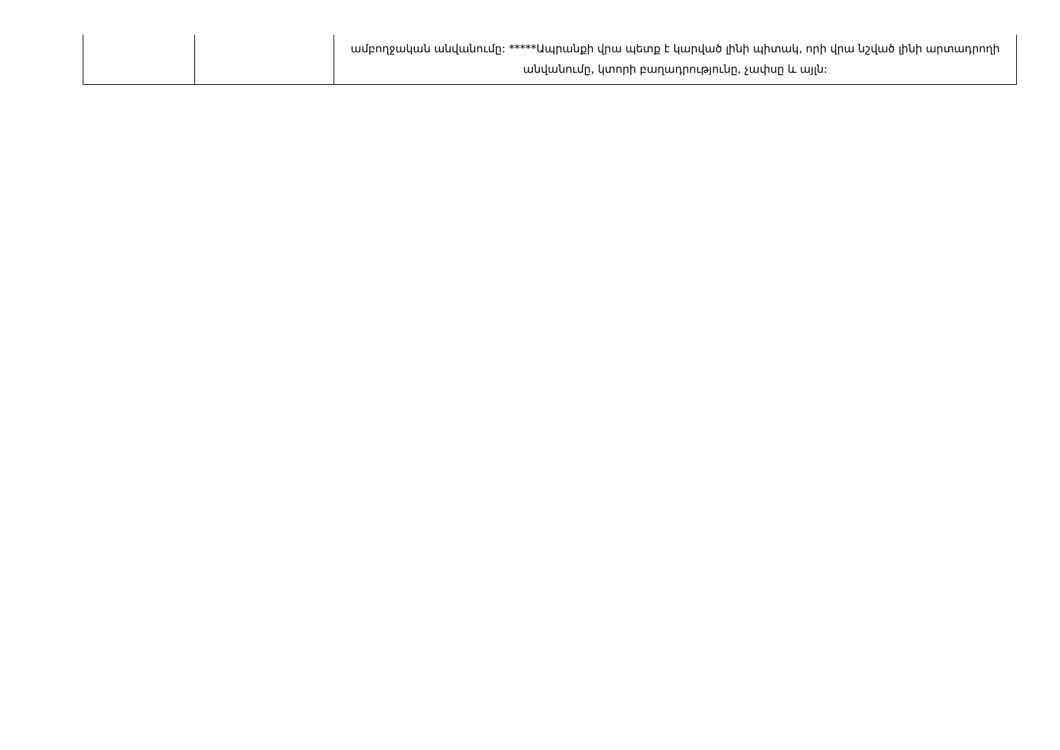| | | ամբողջական անվանումը: *****Ապրանքի վրա պետք է կարված լինի պիտակ, որի վրա նշված լինի արտադրողի անվանումը, կտորի բաղադրությունը, չափսը և այլն: |